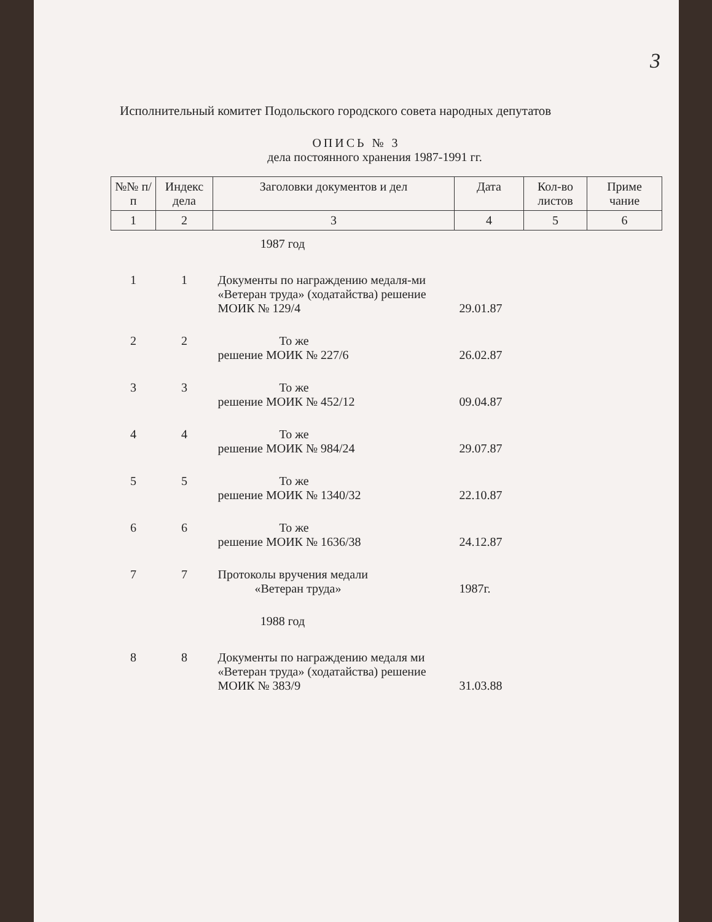3
Исполнительный комитет Подольского городского совета народных депутатов
ОПИСЬ № 3
дела постоянного хранения 1987-1991 гг.
| №№ п/п | Индекс дела | Заголовки документов и дел | Дата | Кол-во листов | Приме чание |
| --- | --- | --- | --- | --- | --- |
| 1 | 2 | 3 | 4 | 5 | 6 |
| 1987 год | | | | | |
| 1 | 1 | Документы по награждению медаля-ми «Ветеран труда» (ходатайства) решение МОИК № 129/4 | 29.01.87 | | |
| 2 | 2 | То же решение МОИК № 227/6 | 26.02.87 | | |
| 3 | 3 | То же решение МОИК № 452/12 | 09.04.87 | | |
| 4 | 4 | То же решение МОИК № 984/24 | 29.07.87 | | |
| 5 | 5 | То же решение МОИК № 1340/32 | 22.10.87 | | |
| 6 | 6 | То же решение МОИК № 1636/38 | 24.12.87 | | |
| 7 | 7 | Протоколы вручения медали «Ветеран труда» | 1987г. | | |
| 1988 год | | | | | |
| 8 | 8 | Документы по награждению медаля ми «Ветеран труда» (ходатайства) решение МОИК № 383/9 | 31.03.88 | | |